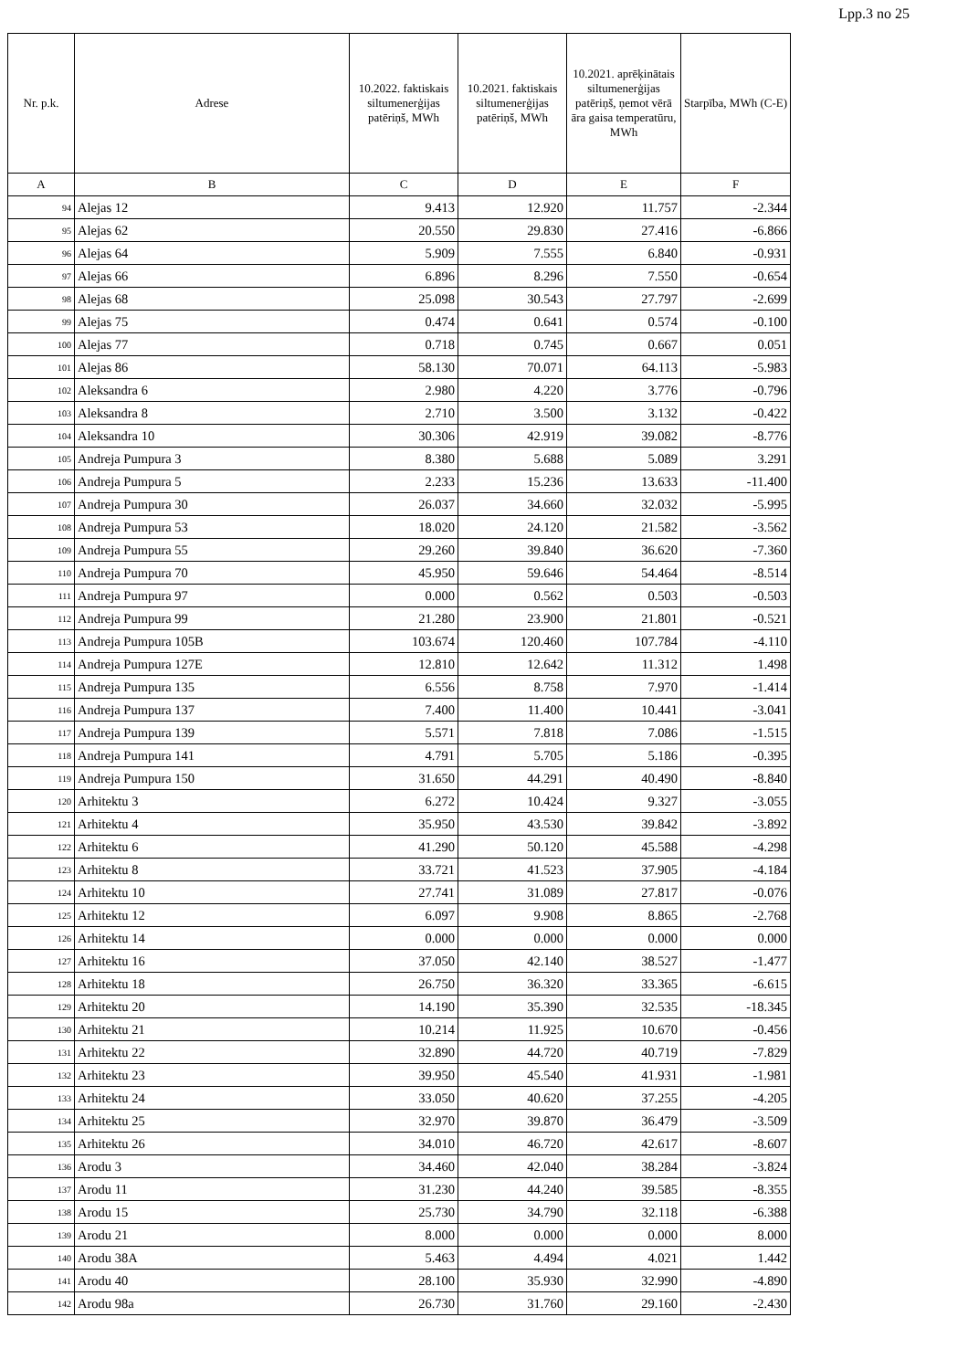Lpp.3 no 25
| Nr. p.k. | Adrese | 10.2022. faktiskais siltumenerģijas patēriņš, MWh | 10.2021. faktiskais siltumenerģijas patēriņš, MWh | 10.2021. aprēķinātais siltumenerģijas patēriņš, ņemot vērā āra gaisa temperatūru, MWh | Starpība, MWh (C-E) |
| --- | --- | --- | --- | --- | --- |
| A | B | C | D | E | F |
| 94 | Alejas 12 | 9.413 | 12.920 | 11.757 | -2.344 |
| 95 | Alejas 62 | 20.550 | 29.830 | 27.416 | -6.866 |
| 96 | Alejas 64 | 5.909 | 7.555 | 6.840 | -0.931 |
| 97 | Alejas 66 | 6.896 | 8.296 | 7.550 | -0.654 |
| 98 | Alejas 68 | 25.098 | 30.543 | 27.797 | -2.699 |
| 99 | Alejas 75 | 0.474 | 0.641 | 0.574 | -0.100 |
| 100 | Alejas 77 | 0.718 | 0.745 | 0.667 | 0.051 |
| 101 | Alejas 86 | 58.130 | 70.071 | 64.113 | -5.983 |
| 102 | Aleksandra 6 | 2.980 | 4.220 | 3.776 | -0.796 |
| 103 | Aleksandra 8 | 2.710 | 3.500 | 3.132 | -0.422 |
| 104 | Aleksandra 10 | 30.306 | 42.919 | 39.082 | -8.776 |
| 105 | Andreja Pumpura 3 | 8.380 | 5.688 | 5.089 | 3.291 |
| 106 | Andreja Pumpura 5 | 2.233 | 15.236 | 13.633 | -11.400 |
| 107 | Andreja Pumpura 30 | 26.037 | 34.660 | 32.032 | -5.995 |
| 108 | Andreja Pumpura 53 | 18.020 | 24.120 | 21.582 | -3.562 |
| 109 | Andreja Pumpura 55 | 29.260 | 39.840 | 36.620 | -7.360 |
| 110 | Andreja Pumpura 70 | 45.950 | 59.646 | 54.464 | -8.514 |
| 111 | Andreja Pumpura 97 | 0.000 | 0.562 | 0.503 | -0.503 |
| 112 | Andreja Pumpura 99 | 21.280 | 23.900 | 21.801 | -0.521 |
| 113 | Andreja Pumpura 105B | 103.674 | 120.460 | 107.784 | -4.110 |
| 114 | Andreja Pumpura 127E | 12.810 | 12.642 | 11.312 | 1.498 |
| 115 | Andreja Pumpura 135 | 6.556 | 8.758 | 7.970 | -1.414 |
| 116 | Andreja Pumpura 137 | 7.400 | 11.400 | 10.441 | -3.041 |
| 117 | Andreja Pumpura 139 | 5.571 | 7.818 | 7.086 | -1.515 |
| 118 | Andreja Pumpura 141 | 4.791 | 5.705 | 5.186 | -0.395 |
| 119 | Andreja Pumpura 150 | 31.650 | 44.291 | 40.490 | -8.840 |
| 120 | Arhitektu 3 | 6.272 | 10.424 | 9.327 | -3.055 |
| 121 | Arhitektu 4 | 35.950 | 43.530 | 39.842 | -3.892 |
| 122 | Arhitektu 6 | 41.290 | 50.120 | 45.588 | -4.298 |
| 123 | Arhitektu 8 | 33.721 | 41.523 | 37.905 | -4.184 |
| 124 | Arhitektu 10 | 27.741 | 31.089 | 27.817 | -0.076 |
| 125 | Arhitektu 12 | 6.097 | 9.908 | 8.865 | -2.768 |
| 126 | Arhitektu 14 | 0.000 | 0.000 | 0.000 | 0.000 |
| 127 | Arhitektu 16 | 37.050 | 42.140 | 38.527 | -1.477 |
| 128 | Arhitektu 18 | 26.750 | 36.320 | 33.365 | -6.615 |
| 129 | Arhitektu 20 | 14.190 | 35.390 | 32.535 | -18.345 |
| 130 | Arhitektu 21 | 10.214 | 11.925 | 10.670 | -0.456 |
| 131 | Arhitektu 22 | 32.890 | 44.720 | 40.719 | -7.829 |
| 132 | Arhitektu 23 | 39.950 | 45.540 | 41.931 | -1.981 |
| 133 | Arhitektu 24 | 33.050 | 40.620 | 37.255 | -4.205 |
| 134 | Arhitektu 25 | 32.970 | 39.870 | 36.479 | -3.509 |
| 135 | Arhitektu 26 | 34.010 | 46.720 | 42.617 | -8.607 |
| 136 | Arodu 3 | 34.460 | 42.040 | 38.284 | -3.824 |
| 137 | Arodu 11 | 31.230 | 44.240 | 39.585 | -8.355 |
| 138 | Arodu 15 | 25.730 | 34.790 | 32.118 | -6.388 |
| 139 | Arodu 21 | 8.000 | 0.000 | 0.000 | 8.000 |
| 140 | Arodu 38A | 5.463 | 4.494 | 4.021 | 1.442 |
| 141 | Arodu 40 | 28.100 | 35.930 | 32.990 | -4.890 |
| 142 | Arodu 98a | 26.730 | 31.760 | 29.160 | -2.430 |